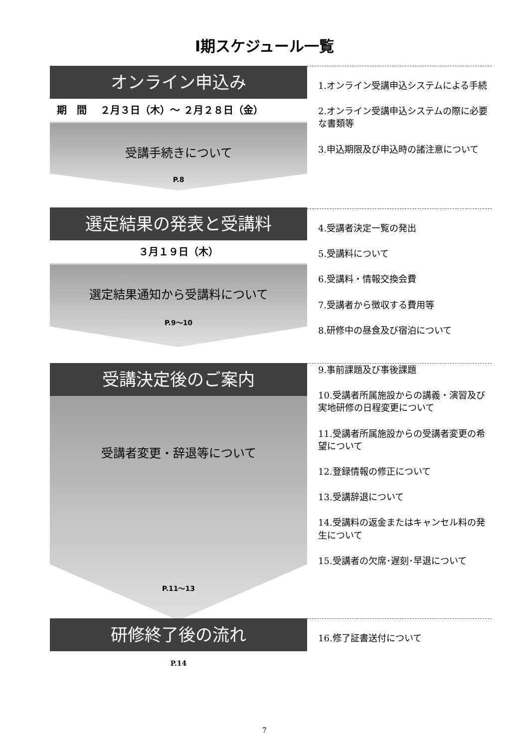Ⅰ期スケジュール一覧
オンライン申込み
期　間　 ２月３日（木）～ ２月２８日（金）
受講手続きについて
P.8
1.オンライン受講申込システムによる手続
2.オンライン受講申込システムの際に必要な書類等
3.申込期限及び申込時の諸注意について
選定結果の発表と受講料
３月１９日（木）
選定結果通知から受講料について
P.9～10
4.受講者決定一覧の発出
5.受講料について
6.受講料・情報交換会費
7.受講者から徴収する費用等
8.研修中の昼食及び宿泊について
受講決定後のご案内
受講者変更・辞退等について
P.11～13
9.事前課題及び事後課題
10.受講者所属施設からの講義・演習及び実地研修の日程変更について
11.受講者所属施設からの受講者変更の希望について
12.登録情報の修正について
13.受講辞退について
14.受講料の返金またはキャンセル料の発生について
15.受講者の欠席･遅刻･早退について
研修終了後の流れ
P.14
16.修了証書送付について
7